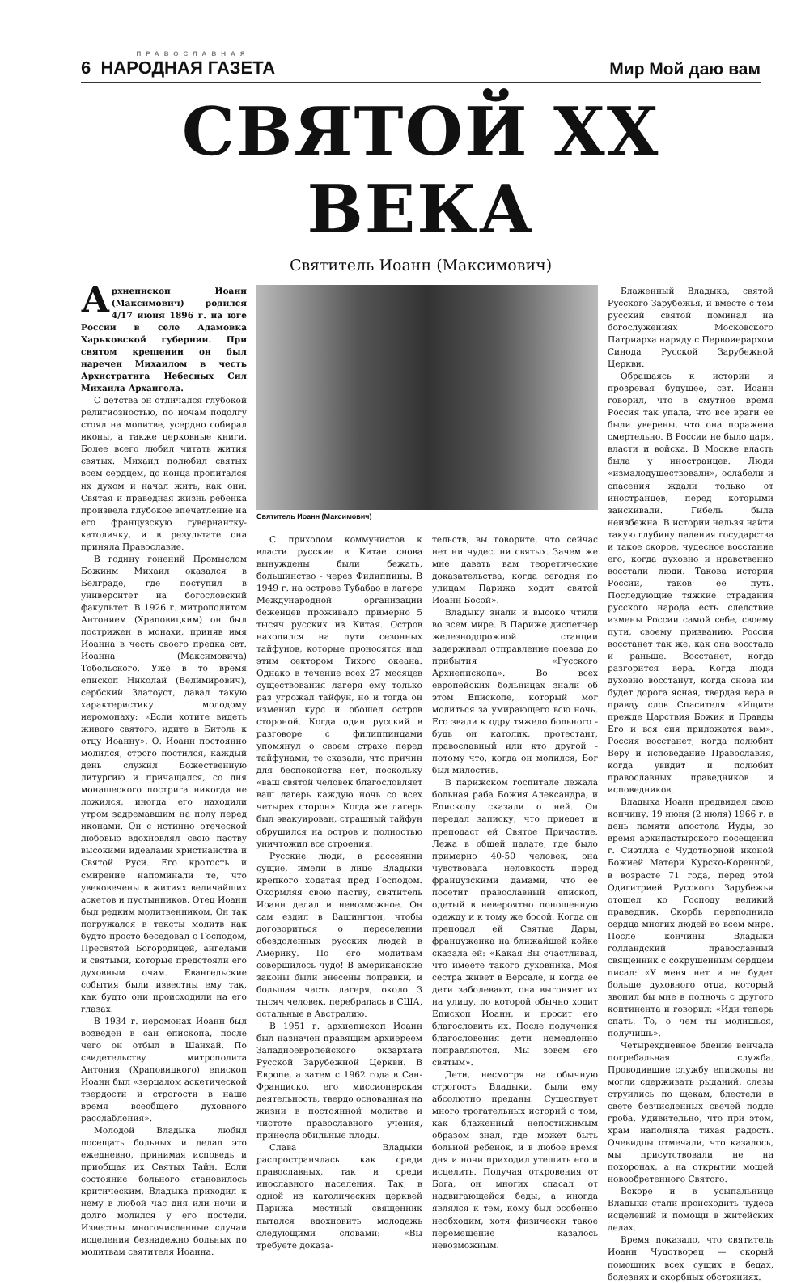6 ПРАВОСЛАВНАЯ НАРОДНАЯ ГАЗЕТА
Мир Мой даю вам
СВЯТОЙ ХХ ВЕКА
Святитель Иоанн (Максимович)
Архиепископ Иоанн (Максимович) родился 4/17 июня 1896 г. на юге России в селе Адамовка Харьковской губернии. При святом крещении он был наречен Михаилом в честь Архистратига Небесных Сил Михаила Архангела.
С детства он отличался глубокой религиозностью, по ночам подолгу стоял на молитве, усердно собирал иконы, а также церковные книги. Более всего любил читать жития святых. Михаил полюбил святых всем сердцем, до конца пропитался их духом и начал жить, как они. Святая и праведная жизнь ребенка произвела глубокое впечатление на его французскую гувернантку-католичку, и в результате она приняла Православие.
В годину гонений Промыслом Божиим Михаил оказался в Белграде, где поступил в университет на богословский факультет. В 1926 г. митрополитом Антонием (Храповицким) он был пострижен в монахи, приняв имя Иоанна в честь своего предка свт. Иоанна (Максимовича) Тобольского. Уже в то время епископ Николай (Велимирович), сербский Златоуст, давал такую характеристику молодому иеромонаху: «Если хотите видеть живого святого, идите в Битоль к отцу Иоанну». О. Иоанн постоянно молился, строго постился, каждый день служил Божественную литургию и причащался, со дня монашеского пострига никогда не ложился, иногда его находили утром задремавшим на полу перед иконами. Он с истинно отеческой любовью вдохновлял свою паству высокими идеалами христианства и Святой Руси. Его кротость и смирение напоминали те, что увековечены в житиях величайших аскетов и пустынников. Отец Иоанн был редким молитвенником. Он так погружался в тексты молитв как будто просто беседовал с Господом, Пресвятой Богородицей, ангелами и святыми, которые предстояли его духовным очам. Евангельские события были известны ему так, как будто они происходили на его глазах.
В 1934 г. иеромонах Иоанн был возведен в сан епископа, после чего он отбыл в Шанхай. По свидетельству митрополита Антония (Храповицкого) епископ Иоанн был «зерцалом аскетической твердости и строгости в наше время всеобщего духовного расслабления».
Молодой Владыка любил посещать больных и делал это ежедневно, принимая исповедь и приобщая их Святых Тайн. Если состояние больного становилось критическим, Владыка приходил к нему в любой час дня или ночи и долго молился у его постели. Известны многочисленные случаи исцеления безнадежно больных по молитвам святителя Иоанна.
Святитель Иоанн (Максимович)
С приходом коммунистов к власти русские в Китае снова вынуждены были бежать, большинство - через Филиппины. В 1949 г. на острове Тубабао в лагере Международной организации беженцев проживало примерно 5 тысяч русских из Китая. Остров находился на пути сезонных тайфунов, которые проносятся над этим сектором Тихого океана. Однако в течение всех 27 месяцев существования лагеря ему только раз угрожал тайфун, но и тогда он изменил курс и обошел остров стороной. Когда один русский в разговоре с филиппинцами упомянул о своем страхе перед тайфунами, те сказали, что причин для беспокойства нет, поскольку «ваш святой человек благословляет ваш лагерь каждую ночь со всех четырех сторон». Когда же лагерь был эвакуирован, страшный тайфун обрушился на остров и полностью уничтожил все строения.
Русские люди, в рассеянии сущие, имели в лице Владыки крепкого ходатая пред Господом. Окормляя свою паству, святитель Иоанн делал и невозможное. Он сам ездил в Вашингтон, чтобы договориться о переселении обездоленных русских людей в Америку. По его молитвам совершилось чудо! В американские законы были внесены поправки, и большая часть лагеря, около 3 тысяч человек, перебралась в США, остальные в Австралию.
В 1951 г. архиепископ Иоанн был назначен правящим архиереем Западноевропейского экзархата Русской Зарубежной Церкви. В Европе, а затем с 1962 года в Сан-Франциско, его миссионерская деятельность, твердо основанная на жизни в постоянной молитве и чистоте православного учения, принесла обильные плоды.
Слава Владыки распространялась как среди православных, так и среди инославного населения. Так, в одной из католических церквей Парижа местный священник пытался вдохновить молодежь следующими словами: «Вы требуете доказа-
тельств, вы говорите, что сейчас нет ни чудес, ни святых. Зачем же мне давать вам теоретические доказательства, когда сегодня по улицам Парижа ходит святой Иоанн Босой».
Владыку знали и высоко чтили во всем мире. В Париже диспетчер железнодорожной станции задерживал отправление поезда до прибытия «Русского Архиепископа». Во всех европейских больницах знали об этом Епископе, который мог молиться за умирающего всю ночь. Его звали к одру тяжело больного - будь он католик, протестант, православный или кто другой - потому что, когда он молился, Бог был милостив.
В парижском госпитале лежала больная раба Божия Александра, и Епископу сказали о ней. Он передал записку, что приедет и преподаст ей Святое Причастие. Лежа в общей палате, где было примерно 40-50 человек, она чувствовала неловкость перед французскими дамами, что ее посетит православный епископ, одетый в невероятно поношенную одежду и к тому же босой. Когда он преподал ей Святые Дары, француженка на ближайшей койке сказала ей: «Какая Вы счастливая, что имеете такого духовника. Моя сестра живет в Версале, и когда ее дети заболевают, она выгоняет их на улицу, по которой обычно ходит Епископ Иоанн, и просит его благословить их. После получения благословения дети немедленно поправляются. Мы зовем его святым».
Дети, несмотря на обычную строгость Владыки, были ему абсолютно преданы. Существует много трогательных историй о том, как блаженный непостижимым образом знал, где может быть больной ребенок, и в любое время дня и ночи приходил утешить его и исцелить. Получая откровения от Бога, он многих спасал от надвигающейся беды, а иногда являлся к тем, кому был особенно необходим, хотя физически такое перемещение казалось невозможным.
Блаженный Владыка, святой Русского Зарубежья, и вместе с тем русский святой поминал на богослужениях Московского Патриарха наряду с Первоиерархом Синода Русской Зарубежной Церкви.
Обращаясь к истории и прозревая будущее, свт. Иоанн говорил, что в смутное время Россия так упала, что все враги ее были уверены, что она поражена смертельно. В России не было царя, власти и войска. В Москве власть была у иностранцев. Люди «измалодушествовали», ослабели и спасения ждали только от иностранцев, перед которыми заискивали. Гибель была неизбежна. В истории нельзя найти такую глубину падения государства и такое скорое, чудесное восстание его, когда духовно и нравственно восстали люди. Такова история России, таков ее путь. Последующие тяжкие страдания русского народа есть следствие измены России самой себе, своему пути, своему призванию. Россия восстанет так же, как она восстала и раньше. Восстанет, когда разгорится вера. Когда люди духовно восстанут, когда снова им будет дорога ясная, твердая вера в правду слов Спасителя: «Ищите прежде Царствия Божия и Правды Его и вся сия приложатся вам». Россия восстанет, когда полюбит Веру и исповедание Православия, когда увидит и полюбит православных праведников и исповедников.
Владыка Иоанн предвидел свою кончину. 19 июня (2 июля) 1966 г. в день памяти апостола Иуды, во время архипастырского посещения г. Сиэтлла с Чудотворной иконой Божией Матери Курско-Коренной, в возрасте 71 года, перед этой Одигитрией Русского Зарубежья отошел ко Господу великий праведник. Скорбь переполнила сердца многих людей во всем мире. После кончины Владыки голландский православный священник с сокрушенным сердцем писал: «У меня нет и не будет больше духовного отца, который звонил бы мне в полночь с другого континента и говорил: «Иди теперь спать. То, о чем ты молишься, получишь».
Четырехдневное бдение венчала погребальная служба. Проводившие службу епископы не могли сдерживать рыданий, слезы струились по щекам, блестели в свете безчисленных свечей подле гроба. Удивительно, что при этом, храм наполняла тихая радость. Очевидцы отмечали, что казалось, мы присутствовали не на похоронах, а на открытии мощей новообретенного Святого.
Вскоре и в усыпальнице Владыки стали происходить чудеса исцелений и помощи в житейских делах.
Время показало, что святитель Иоанн Чудотворец — скорый помощник всех сущих в бедах, болезнях и скорбных обстояниях.